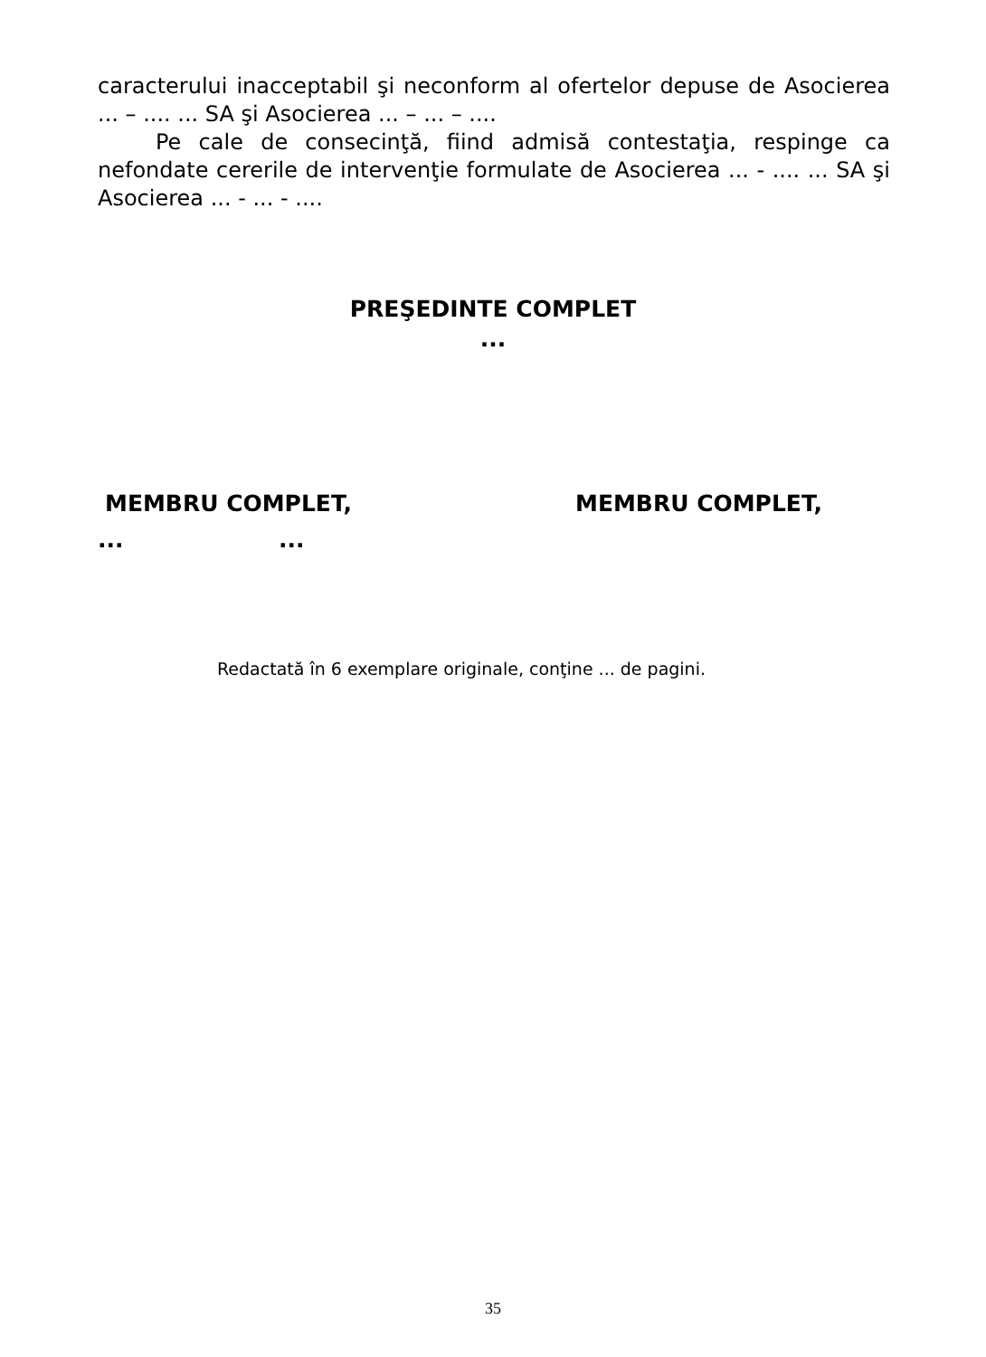caracterului inacceptabil şi neconform al ofertelor depuse de Asocierea ... – .... ... SA şi Asocierea ... – ... – ....
Pe cale de consecinţă, fiind admisă contestaţia, respinge ca nefondate cererile de intervenţie formulate de Asocierea ... - .... ... SA şi Asocierea ... - ... - ....
PREŞEDINTE COMPLET
...
MEMBRU COMPLET, MEMBRU COMPLET,
......
Redactată în 6 exemplare originale, conţine ... de pagini.
35